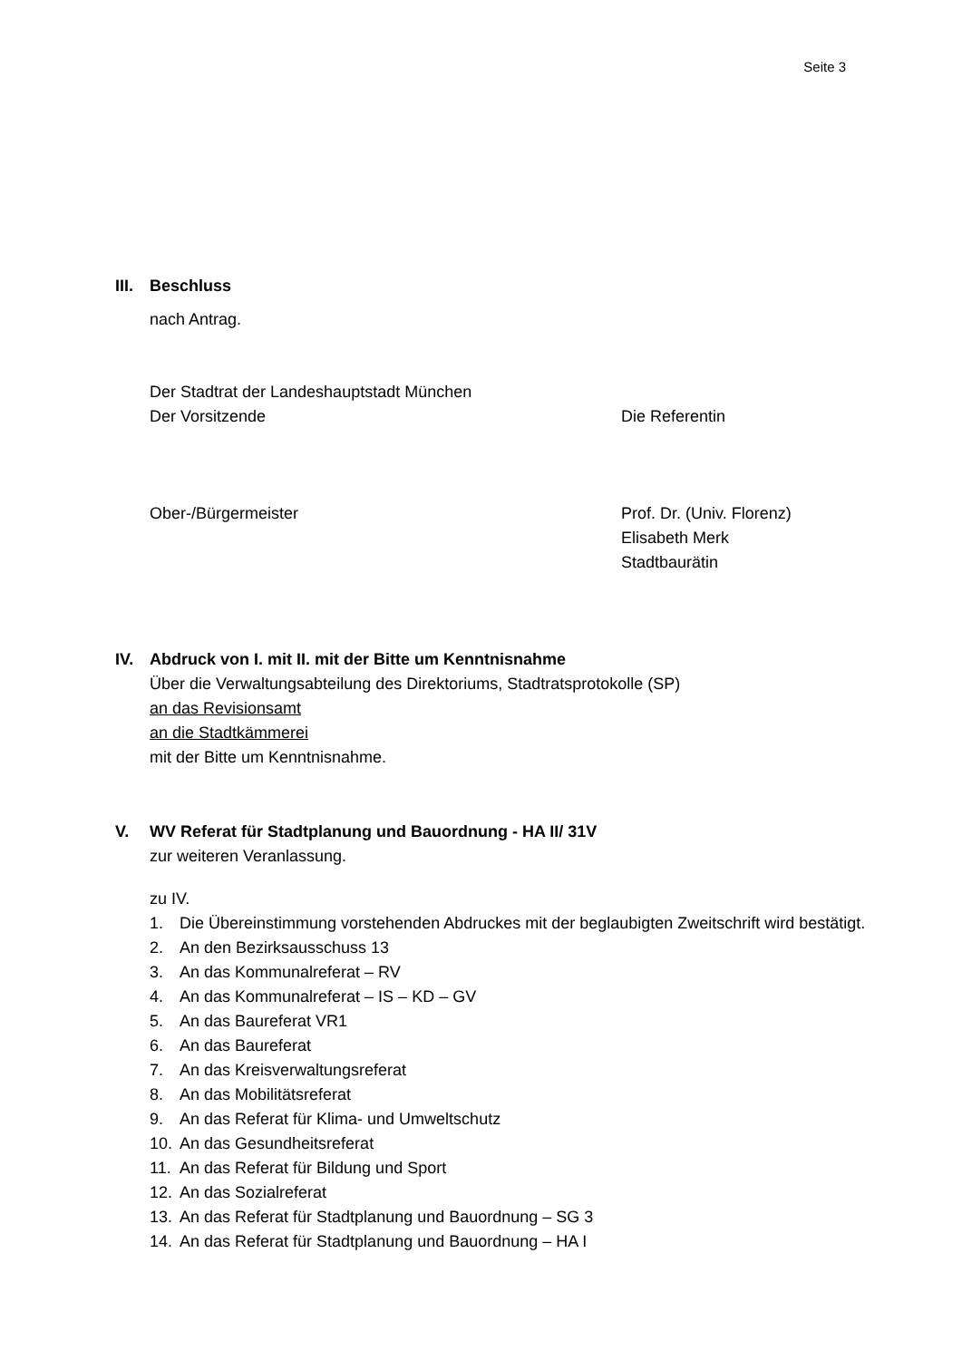Seite 3
III.
Beschluss
nach Antrag.
Der Stadtrat der Landeshauptstadt München
Der Vorsitzende Die Referentin
Ober-/Bürgermeister Prof. Dr. (Univ. Florenz)
Elisabeth Merk
Stadtbaurätin
IV. Abdruck von I. mit II. mit der Bitte um Kenntnisnahme
Über die Verwaltungsabteilung des Direktoriums, Stadtratsprotokolle (SP)
an das Revisionsamt
an die Stadtkämmerei
mit der Bitte um Kenntnisnahme.
V. WV Referat für Stadtplanung und Bauordnung - HA II/ 31V
zur weiteren Veranlassung.
zu IV.
1. Die Übereinstimmung vorstehenden Abdruckes mit der beglaubigten Zweitschrift wird bestätigt.
2. An den Bezirksausschuss 13
3. An das Kommunalreferat – RV
4. An das Kommunalreferat – IS – KD – GV
5. An das Baureferat VR1
6. An das Baureferat
7. An das Kreisverwaltungsreferat
8. An das Mobilitätsreferat
9. An das Referat für Klima- und Umweltschutz
10. An das Gesundheitsreferat
11. An das Referat für Bildung und Sport
12. An das Sozialreferat
13. An das Referat für Stadtplanung und Bauordnung – SG 3
14. An das Referat für Stadtplanung und Bauordnung – HA I